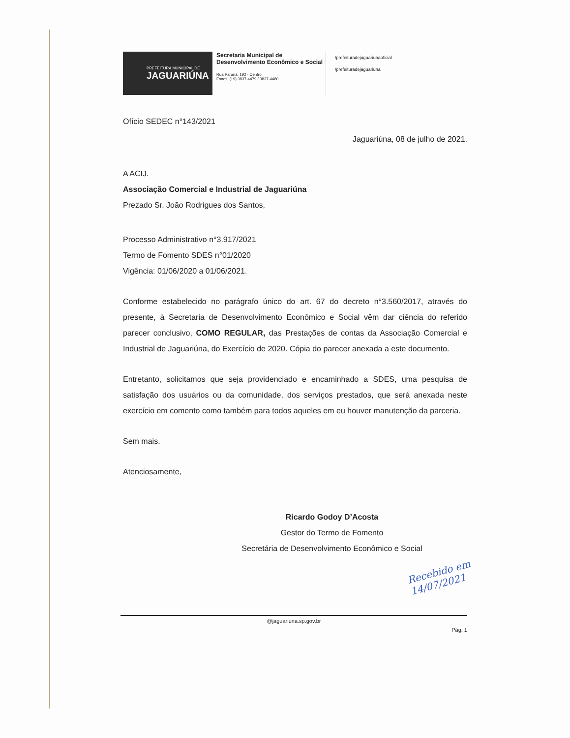PREFEITURA MUNICIPAL DE
JAGUARIÚNA
Secretaria Municipal de
Desenvolvimento Econômico e Social
Rua Paraná, 192 - Centro
Fones: (19) 3837-4479 / 3837-4480
/prefeituradejaguariunaoficial
/prefeituradejaguariuna
Ofício SEDEC n°143/2021
Jaguariúna, 08 de julho de 2021.
A ACIJ.
Associação Comercial e Industrial de Jaguariúna
Prezado Sr. João Rodrigues dos Santos,
Processo Administrativo n°3.917/2021
Termo de Fomento SDES n°01/2020
Vigência: 01/06/2020 a 01/06/2021.
Conforme estabelecido no parágrafo único do art. 67 do decreto n°3.560/2017, através do presente, à Secretaria de Desenvolvimento Econômico e Social vêm dar ciência do referido parecer conclusivo, COMO REGULAR, das Prestações de contas da Associação Comercial e Industrial de Jaguariúna, do Exercício de 2020. Cópia do parecer anexada a este documento.
Entretanto, solicitamos que seja providenciado e encaminhado a SDES, uma pesquisa de satisfação dos usuários ou da comunidade, dos serviços prestados, que será anexada neste exercício em comento como também para todos aqueles em eu houver manutenção da parceria.
Sem mais.
Atenciosamente,
Ricardo Godoy D’Acosta
Gestor do Termo de Fomento
Secretária de Desenvolvimento Econômico e Social
Recebido em
14/07/2021
@jaguariuna.sp.gov.br
Pág. 1